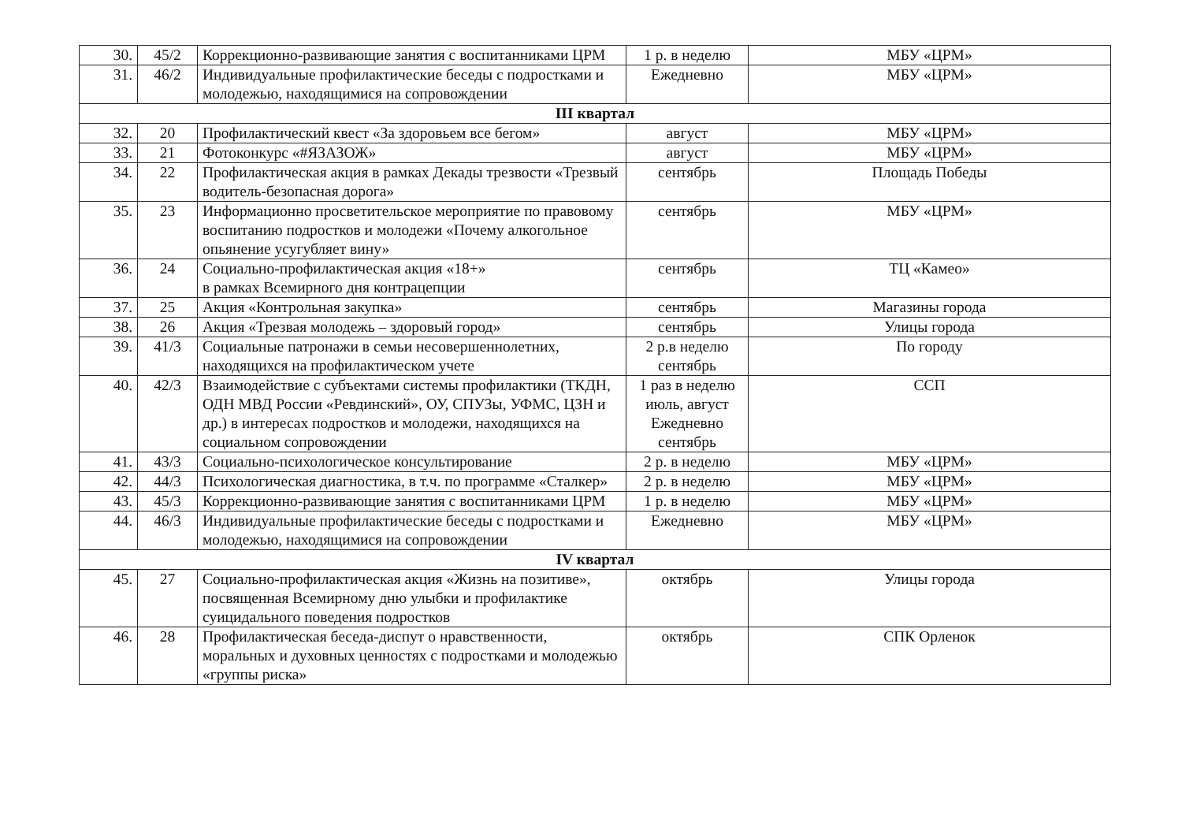| 30. | 45/2 | Коррекционно-развивающие занятия с воспитанниками ЦРМ | 1 р. в неделю | МБУ «ЦРМ» |
| 31. | 46/2 | Индивидуальные профилактические беседы с подростками и молодежью, находящимися на сопровождении | Ежедневно | МБУ «ЦРМ» |
| III квартал | | | | |
| 32. | 20 | Профилактический квест «За здоровьем все бегом» | август | МБУ «ЦРМ» |
| 33. | 21 | Фотоконкурс «#ЯЗАЗОЖ» | август | МБУ «ЦРМ» |
| 34. | 22 | Профилактическая акция в рамках Декады трезвости «Трезвый водитель-безопасная дорога» | сентябрь | Площадь Победы |
| 35. | 23 | Информационно просветительское мероприятие по правовому воспитанию подростков и молодежи «Почему алкогольное опьянение усугубляет вину» | сентябрь | МБУ «ЦРМ» |
| 36. | 24 | Социально-профилактическая акция «18+» в рамках Всемирного дня контрацепции | сентябрь | ТЦ «Камео» |
| 37. | 25 | Акция «Контрольная закупка» | сентябрь | Магазины города |
| 38. | 26 | Акция «Трезвая молодежь – здоровый город» | сентябрь | Улицы города |
| 39. | 41/3 | Социальные патронажи в семьи несовершеннолетних, находящихся на профилактическом учете | 2 р.в неделю сентябрь | По городу |
| 40. | 42/3 | Взаимодействие с субъектами системы профилактики (ТКДН, ОДН МВД России «Ревдинский», ОУ, СПУЗы, УФМС, ЦЗН и др.) в интересах подростков и молодежи, находящихся на социальном сопровождении | 1 раз в неделю июль, август Ежедневно сентябрь | ССП |
| 41. | 43/3 | Социально-психологическое консультирование | 2 р. в неделю | МБУ «ЦРМ» |
| 42. | 44/3 | Психологическая диагностика, в т.ч. по программе «Сталкер» | 2 р. в неделю | МБУ «ЦРМ» |
| 43. | 45/3 | Коррекционно-развивающие занятия с воспитанниками ЦРМ | 1 р. в неделю | МБУ «ЦРМ» |
| 44. | 46/3 | Индивидуальные профилактические беседы с подростками и молодежью, находящимися на сопровождении | Ежедневно | МБУ «ЦРМ» |
| IV квартал | | | | |
| 45. | 27 | Социально-профилактическая акция «Жизнь на позитиве», посвященная Всемирному дню улыбки и профилактике суицидального поведения подростков | октябрь | Улицы города |
| 46. | 28 | Профилактическая беседа-диспут о нравственности, моральных и духовных ценностях с подростками и молодежью «группы риска» | октябрь | СПК Орленок |